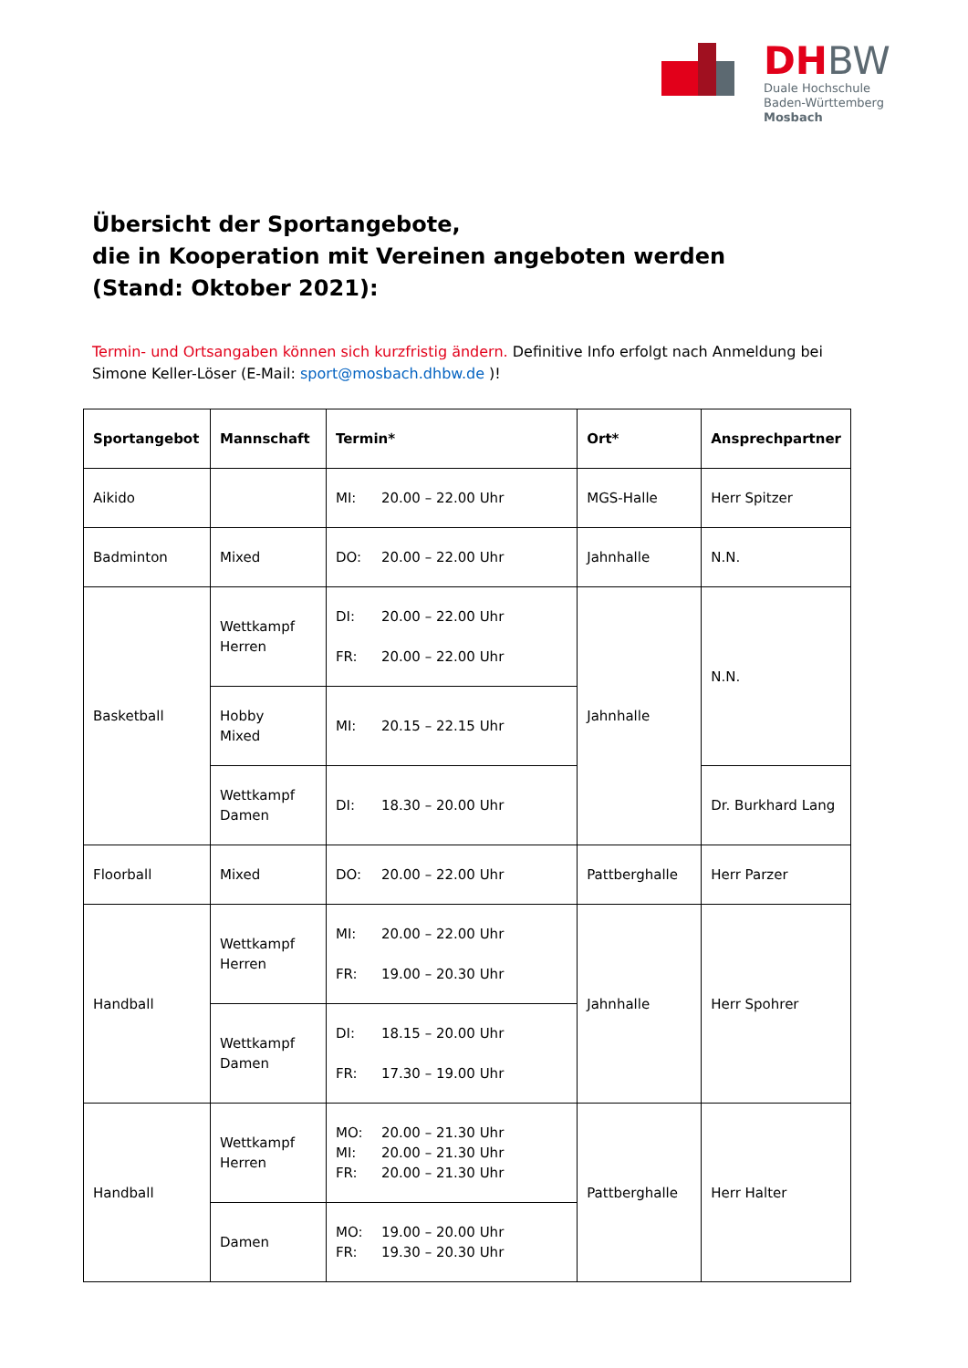DH BW
Duale Hochschule
Baden-Württemberg
Mosbach
Übersicht der Sportangebote,
die in Kooperation mit Vereinen angeboten werden
(Stand: Oktober 2021):
Termin- und Ortsangaben können sich kurzfristig ändern. Definitive Info erfolgt nach Anmeldung bei Simone Keller-Löser (E-Mail: sport@mosbach.dhbw.de )!
| Sportangebot | Mannschaft | Termin* | Ort* | Ansprechpartner |
| --- | --- | --- | --- | --- |
| Aikido | | MI: 20.00 – 22.00 Uhr | MGS-Halle | Herr Spitzer |
| Badminton | Mixed | DO: 20.00 – 22.00 Uhr | Jahnhalle | N.N. |
| Basketball | Wettkampf Herren | DI: 20.00 – 22.00 Uhr FR: 20.00 – 22.00 Uhr | Jahnhalle | N.N. |
| | Hobby Mixed | MI: 20.15 – 22.15 Uhr | | |
| | Wettkampf Damen | DI: 18.30 – 20.00 Uhr | | Dr. Burkhard Lang |
| Floorball | Mixed | DO: 20.00 – 22.00 Uhr | Pattberghalle | Herr Parzer |
| Handball | Wettkampf Herren | MI: 20.00 – 22.00 Uhr FR: 19.00 – 20.30 Uhr | Jahnhalle | Herr Spohrer |
| | Wettkampf Damen | DI: 18.15 – 20.00 Uhr FR: 17.30 – 19.00 Uhr | | |
| Handball | Wettkampf Herren | MO: 20.00 – 21.30 Uhr MI: 20.00 – 21.30 Uhr FR: 20.00 – 21.30 Uhr | Pattberghalle | Herr Halter |
| | Damen | MO: 19.00 – 20.00 Uhr FR: 19.30 – 20.30 Uhr | | |